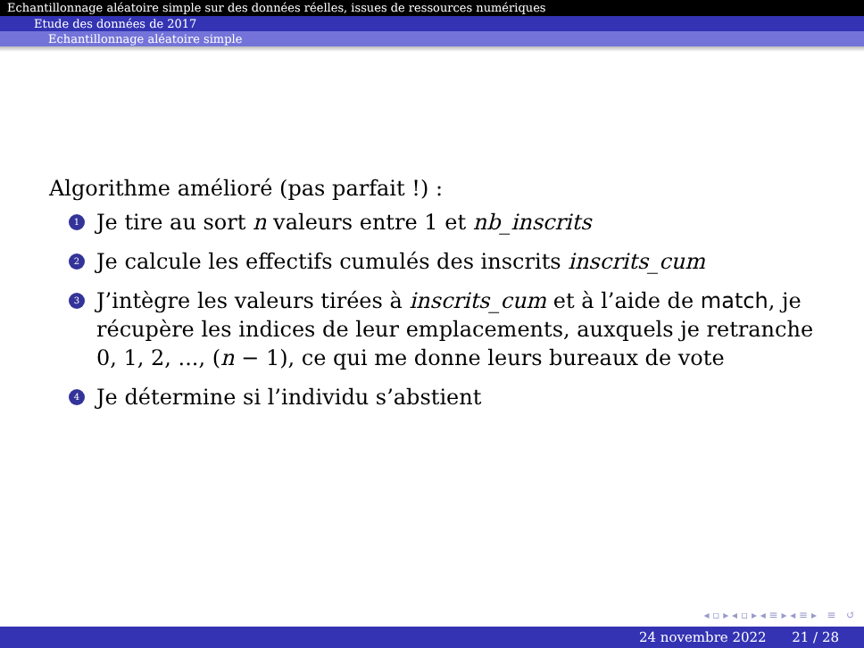Echantillonnage aléatoire simple sur des données réelles, issues de ressources numériques
Etude des données de 2017
Echantillonnage aléatoire simple
Algorithme amélioré (pas parfait !) :
1 Je tire au sort n valeurs entre 1 et nb_inscrits
2 Je calcule les effectifs cumulés des inscrits inscrits_cum
3 J’intègre les valeurs tirées à inscrits_cum et à l’aide de match, je récupère les indices de leur emplacements, auxquels je retranche 0, 1, 2, ..., (n − 1), ce qui me donne leurs bureaux de vote
4 Je détermine si l’individu s’abstient
◂ ▫ ▸ ◂ ▫ ▸ ◂ ≡ ▸ ◂ ≡ ▸ ≡ ↺
24 novembre 2022 21 / 28